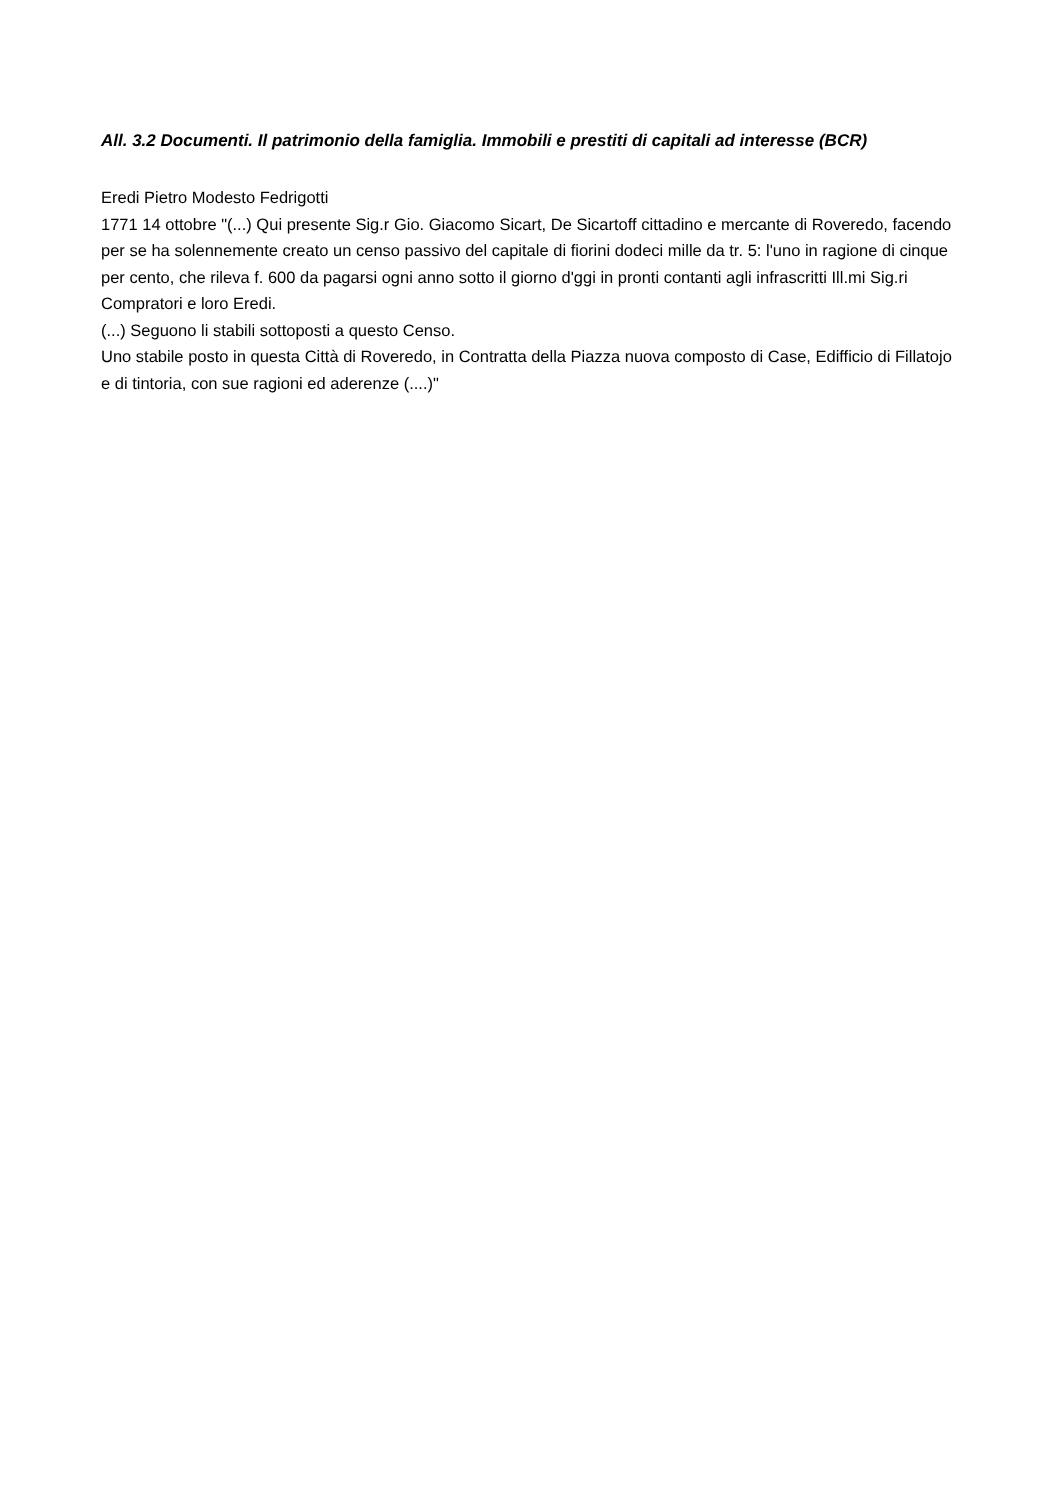All. 3.2 Documenti. Il patrimonio della famiglia. Immobili e prestiti di capitali ad interesse (BCR)
Eredi Pietro Modesto Fedrigotti
1771 14 ottobre "(...) Qui presente Sig.r Gio. Giacomo Sicart, De Sicartoff cittadino e mercante di Roveredo, facendo per se ha solennemente creato un censo passivo del capitale di fiorini dodeci mille da tr. 5: l'uno in ragione di cinque per cento, che rileva f. 600 da pagarsi ogni anno sotto il giorno d'ggi in pronti contanti agli infrascritti Ill.mi Sig.ri Compratori e loro Eredi.
(...) Seguono li stabili sottoposti a questo Censo.
Uno stabile posto in questa Città di Roveredo, in Contratta della Piazza nuova composto di Case, Edifficio di Fillatojo e di tintoria, con sue ragioni ed aderenze (....)"